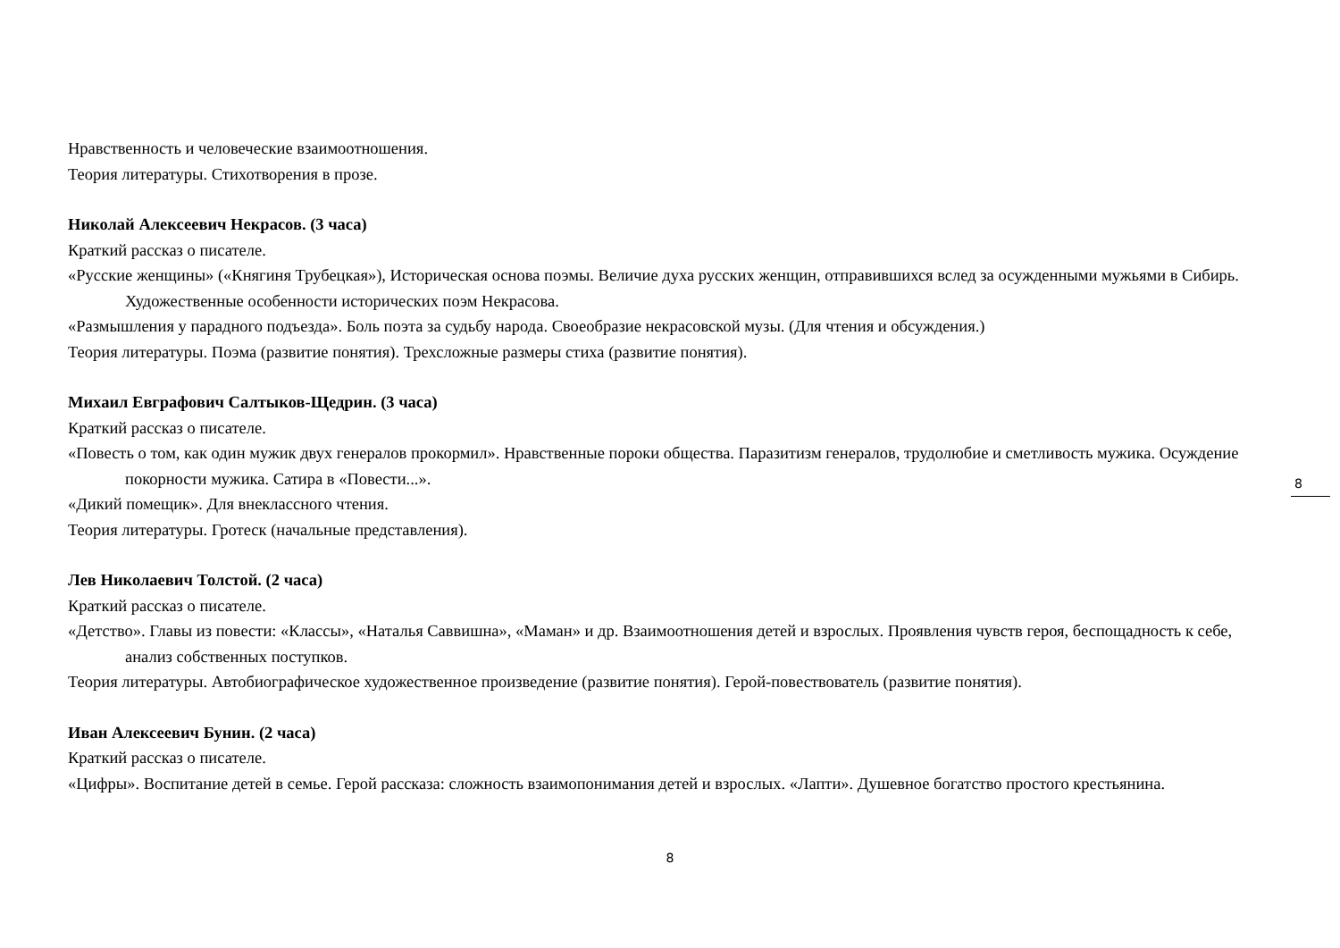Нравственность и человеческие взаимоотношения.
Теория литературы. Стихотворения в прозе.
Николай Алексеевич Некрасов. (3 часа)
Краткий рассказ о писателе.
«Русские женщины» («Княгиня Трубецкая»), Историческая основа поэмы. Величие духа русских женщин, отправившихся вслед за осужденными мужьями в Сибирь. Художественные особенности исторических поэм Некрасова.
«Размышления у парадного подъезда». Боль поэта за судьбу народа. Своеобразие некрасовской музы. (Для чтения и обсуждения.)
Теория литературы. Поэма (развитие понятия). Трехсложные размеры стиха (развитие понятия).
Михаил Евграфович Салтыков-Щедрин. (3 часа)
Краткий рассказ о писателе.
«Повесть о том, как один мужик двух генералов прокормил». Нравственные пороки общества. Паразитизм генералов, трудолюбие и сметливость мужика. Осуждение покорности мужика. Сатира в «Повести...».
«Дикий помещик». Для внеклассного чтения.
Теория литературы. Гротеск (начальные представления).
Лев Николаевич Толстой. (2 часа)
Краткий рассказ о писателе.
«Детство». Главы из повести: «Классы», «Наталья Саввишна», «Маман» и др. Взаимоотношения детей и взрослых. Проявления чувств героя, беспощадность к себе, анализ собственных поступков.
Теория литературы. Автобиографическое художественное произведение (развитие понятия). Герой-повествователь (развитие понятия).
Иван Алексеевич Бунин. (2 часа)
Краткий рассказ о писателе.
«Цифры». Воспитание детей в семье. Герой рассказа: сложность взаимопонимания детей и взрослых. «Лапти». Душевное богатство простого крестьянина.
8
8